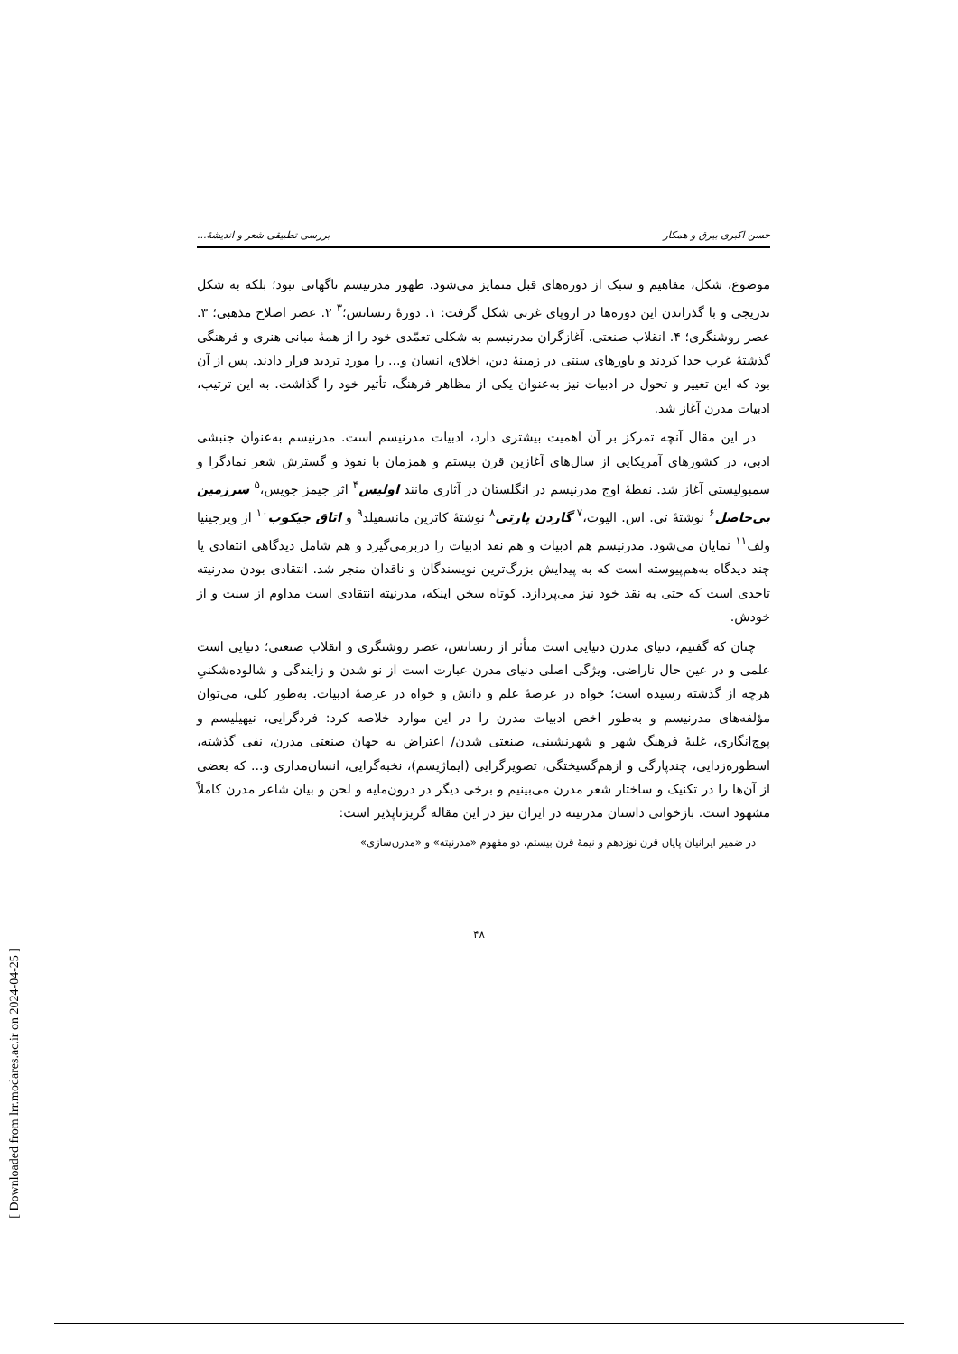[ Downloaded from lrr.modares.ac.ir on 2024-04-25 ]
حسن اکبری بیرق و همکار بررسی تطبیقی شعر و اندیشهٔ...
موضوع، شکل، مفاهیم و سبک از دوره‌های قبل متمایز می‌شود. ظهور مدرنیسم ناگهانی نبود؛ بلکه به شکل تدریجی و با گذراندن این دوره‌ها در اروپای غربی شکل گرفت: ۱. دورهٔ رنسانس؛<sup>۳</sup> ۲. عصر اصلاح مذهبی؛ ۳. عصر روشنگری؛ ۴. انقلاب صنعتی. آغازگران مدرنیسم به شکلی تعمّدی خود را از همهٔ مبانی هنری و فرهنگی گذشتهٔ غرب جدا کردند و باورهای سنتی در زمینهٔ دین، اخلاق، انسان و... را مورد تردید قرار دادند. پس از آن بود که این تغییر و تحول در ادبیات نیز به‌عنوان یکی از مظاهر فرهنگ، تأثیر خود را گذاشت. به این ترتیب، ادبیات مدرن آغاز شد.
در این مقال آنچه تمرکز بر آن اهمیت بیشتری دارد، ادبیات مدرنیسم است. مدرنیسم به‌عنوان جنبشی ادبی، در کشورهای آمریکایی از سال‌های آغازین قرن بیستم و همزمان با نفوذ و گسترش شعر نمادگرا و سمبولیستی آغاز شد. نقطهٔ اوج مدرنیسم در انگلستان در آثاری مانند اولیس<sup>۴</sup> اثر جیمز جویس،<sup>۵</sup> سرزمین بی‌حاصل<sup>۶</sup> نوشتهٔ تی. اس. الیوت،<sup>۷</sup> گاردن پارتی<sup>۸</sup> نوشتهٔ کاترین مانسفیلد<sup>۹</sup> و اتاق جیکوب<sup>۱۰</sup> از ویرجینیا ولف<sup>۱۱</sup> نمایان می‌شود. مدرنیسم هم ادبیات و هم نقد ادبیات را دربرمی‌گیرد و هم شامل دیدگاهی انتقادی یا چند دیدگاه به‌هم‌پیوسته است که به پیدایش بزرگ‌ترین نویسندگان و ناقدان منجر شد. انتقادی بودن مدرنیته تاحدی است که حتی به نقد خود نیز می‌پردازد. کوتاه سخن اینکه، مدرنیته انتقادی است مداوم از سنت و از خودش.
چنان که گفتیم، دنیای مدرن دنیایی است متأثر از رنسانس، عصر روشنگری و انقلاب صنعتی؛ دنیایی است علمی و در عین حال ناراضی. ویژگی اصلی دنیای مدرن عبارت است از نو شدن و زایندگی و شالوده‌شکنیِ هرچه از گذشته رسیده است؛ خواه در عرصهٔ علم و دانش و خواه در عرصهٔ ادبیات. به‌طور کلی، می‌توان مؤلفه‌های مدرنیسم و به‌طور اخص ادبیات مدرن را در این موارد خلاصه کرد: فردگرایی، نیهیلیسم و پوچ‌انگاری، غلبهٔ فرهنگ شهر و شهرنشینی، صنعتی شدن/ اعتراض به جهان صنعتی مدرن، نفی گذشته، اسطوره‌زدایی، چندپارگی و ازهم‌گسیختگی، تصویرگرایی (ایماژیسم)، نخبه‌گرایی، انسان‌مداری و... که بعضی از آن‌ها را در تکنیک و ساختار شعر مدرن می‌بینیم و برخی دیگر در درون‌مایه و لحن و بیان شاعر مدرن کاملاً مشهود است. بازخوانی داستان مدرنیته در ایران نیز در این مقاله گریزناپذیر است:
در ضمیر ایرانیان پایان قرن نوزدهم و نیمهٔ قرن بیستم، دو مفهوم «مدرنیته» و «مدرن‌سازی»
۴۸